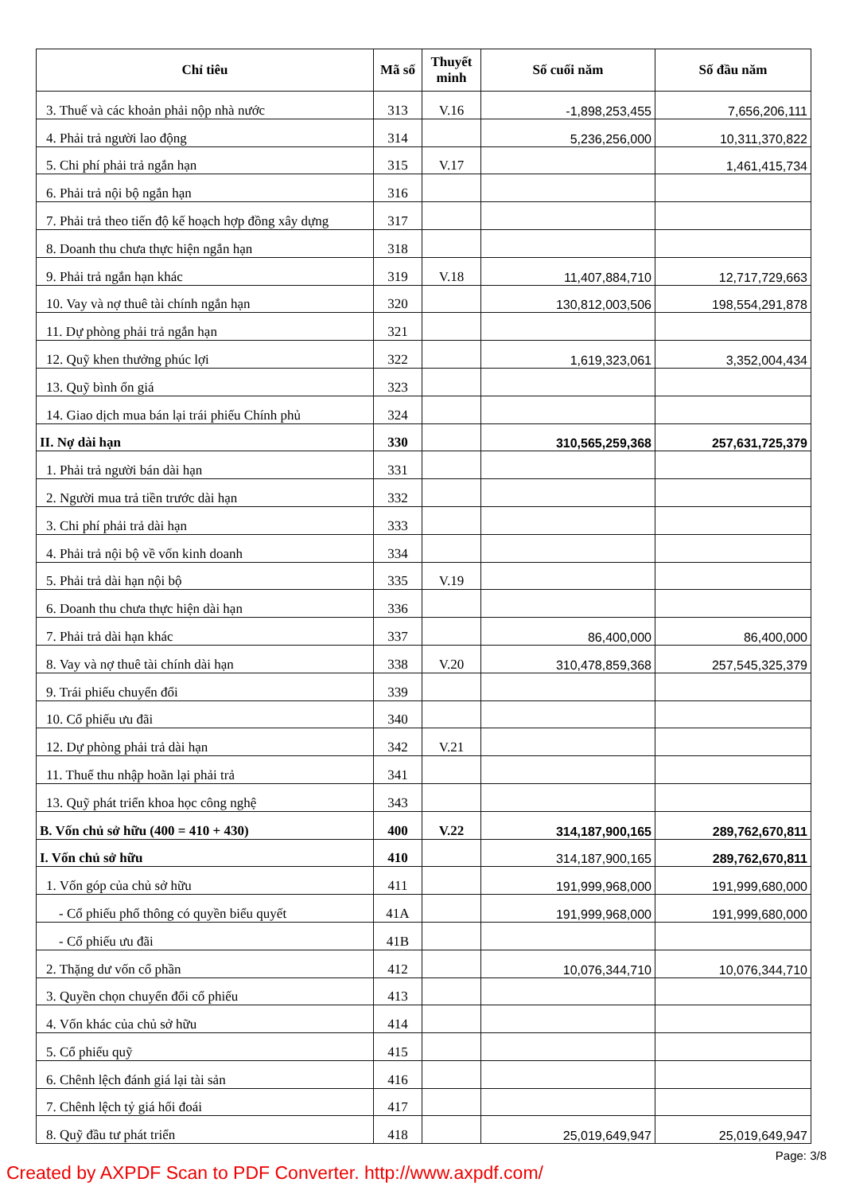| Chỉ tiêu | Mã số | Thuyết minh | Số cuối năm | Số đầu năm |
| --- | --- | --- | --- | --- |
| 3. Thuế và các khoản phải nộp nhà nước | 313 | V.16 | -1,898,253,455 | 7,656,206,111 |
| 4. Phải trả người lao động | 314 | | 5,236,256,000 | 10,311,370,822 |
| 5. Chi phí phải trả ngắn hạn | 315 | V.17 | | 1,461,415,734 |
| 6. Phải trả nội bộ ngắn hạn | 316 | | | |
| 7. Phải trả theo tiến độ kế hoạch hợp đồng xây dựng | 317 | | | |
| 8. Doanh thu chưa thực hiện ngắn hạn | 318 | | | |
| 9. Phải trả ngắn hạn khác | 319 | V.18 | 11,407,884,710 | 12,717,729,663 |
| 10. Vay và nợ thuê tài chính ngắn hạn | 320 | | 130,812,003,506 | 198,554,291,878 |
| 11. Dự phòng phải trả ngắn hạn | 321 | | | |
| 12. Quỹ khen thưởng phúc lợi | 322 | | 1,619,323,061 | 3,352,004,434 |
| 13. Quỹ bình ổn giá | 323 | | | |
| 14. Giao dịch mua bán lại trái phiếu Chính phủ | 324 | | | |
| II. Nợ dài hạn | 330 | | 310,565,259,368 | 257,631,725,379 |
| 1. Phải trả người bán dài hạn | 331 | | | |
| 2. Người mua trả tiền trước dài hạn | 332 | | | |
| 3. Chi phí phải trả dài hạn | 333 | | | |
| 4. Phải trả nội bộ về vốn kinh doanh | 334 | | | |
| 5. Phải trả dài hạn nội bộ | 335 | V.19 | | |
| 6. Doanh thu chưa thực hiện dài hạn | 336 | | | |
| 7. Phải trả dài hạn khác | 337 | | 86,400,000 | 86,400,000 |
| 8. Vay và nợ thuê tài chính dài hạn | 338 | V.20 | 310,478,859,368 | 257,545,325,379 |
| 9. Trái phiếu chuyển đổi | 339 | | | |
| 10. Cổ phiếu ưu đãi | 340 | | | |
| 12. Dự phòng phải trả dài hạn | 342 | V.21 | | |
| 11. Thuế thu nhập hoãn lại phải trả | 341 | | | |
| 13. Quỹ phát triển khoa học công nghệ | 343 | | | |
| B. Vốn chủ sở hữu (400 = 410 + 430) | 400 | V.22 | 314,187,900,165 | 289,762,670,811 |
| I. Vốn chủ sở hữu | 410 | | 314,187,900,165 | 289,762,670,811 |
| 1. Vốn góp của chủ sở hữu | 411 | | 191,999,968,000 | 191,999,680,000 |
| - Cổ phiếu phổ thông có quyền biểu quyết | 41A | | 191,999,968,000 | 191,999,680,000 |
| - Cổ phiếu ưu đãi | 41B | | | |
| 2. Thặng dư vốn cổ phần | 412 | | 10,076,344,710 | 10,076,344,710 |
| 3. Quyền chọn chuyển đổi cổ phiếu | 413 | | | |
| 4. Vốn khác của chủ sở hữu | 414 | | | |
| 5. Cổ phiếu quỹ | 415 | | | |
| 6. Chênh lệch đánh giá lại tài sản | 416 | | | |
| 7. Chênh lệch tỷ giá hối đoái | 417 | | | |
| 8. Quỹ đầu tư phát triển | 418 | | 25,019,649,947 | 25,019,649,947 |
Page: 3/8
Created by AXPDF Scan to PDF Converter. http://www.axpdf.com/